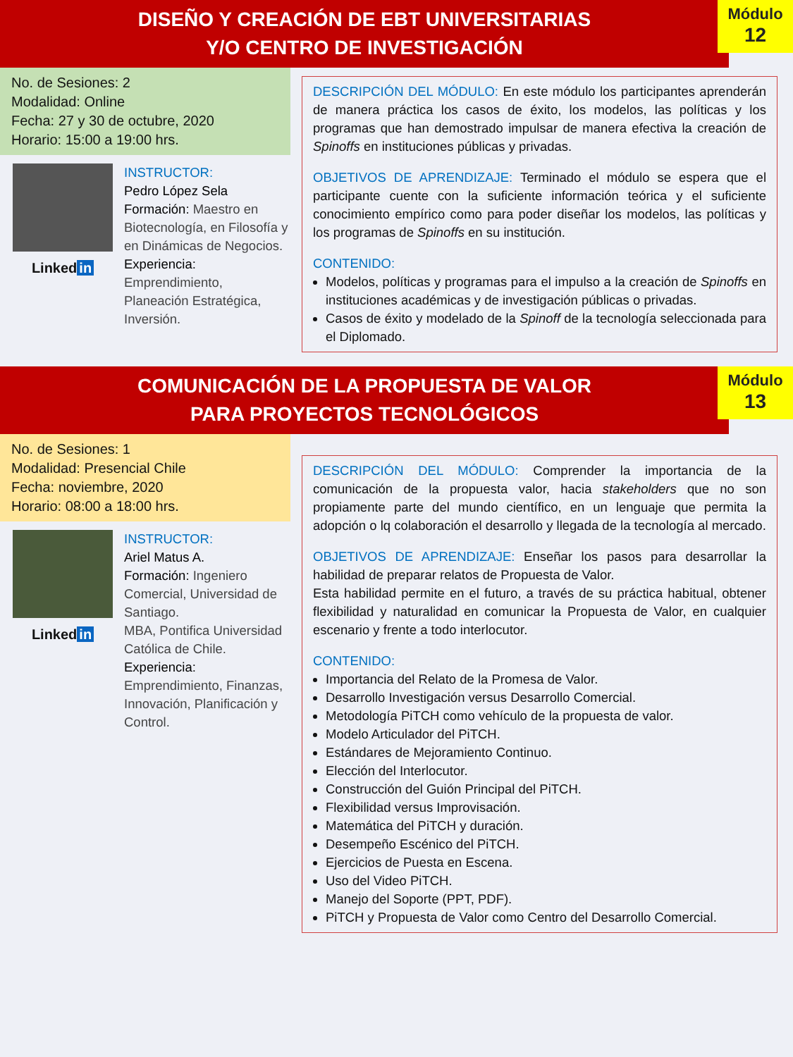DISEÑO Y CREACIÓN DE EBT UNIVERSITARIAS
Y/O CENTRO DE INVESTIGACIÓN
Módulo
12
No. de Sesiones: 2
Modalidad: Online
Fecha: 27 y 30 de octubre, 2020
Horario: 15:00 a 19:00 hrs.
Linked in
INSTRUCTOR:
Pedro López Sela
Formación: Maestro en Biotecnología, en Filosofía y en Dinámicas de Negocios.
Experiencia:
Emprendimiento, Planeación Estratégica, Inversión.
DESCRIPCIÓN DEL MÓDULO: En este módulo los participantes aprenderán de manera práctica los casos de éxito, los modelos, las políticas y los programas que han demostrado impulsar de manera efectiva la creación de Spinoffs en instituciones públicas y privadas.
OBJETIVOS DE APRENDIZAJE: Terminado el módulo se espera que el participante cuente con la suficiente información teórica y el suficiente conocimiento empírico como para poder diseñar los modelos, las políticas y los programas de Spinoffs en su institución.
CONTENIDO:
Modelos, políticas y programas para el impulso a la creación de Spinoffs en instituciones académicas y de investigación públicas o privadas.
Casos de éxito y modelado de la Spinoff de la tecnología seleccionada para el Diplomado.
COMUNICACIÓN DE LA PROPUESTA DE VALOR
PARA PROYECTOS TECNOLÓGICOS
Módulo
13
No. de Sesiones: 1
Modalidad: Presencial Chile
Fecha: noviembre, 2020
Horario: 08:00 a 18:00 hrs.
Linked in
INSTRUCTOR:
Ariel Matus A.
Formación: Ingeniero Comercial, Universidad de Santiago.
MBA, Pontifica Universidad Católica de Chile.
Experiencia:
Emprendimiento, Finanzas, Innovación, Planificación y Control.
DESCRIPCIÓN DEL MÓDULO: Comprender la importancia de la comunicación de la propuesta valor, hacia stakeholders que no son propiamente parte del mundo científico, en un lenguaje que permita la adopción o lq colaboración el desarrollo y llegada de la tecnología al mercado.
OBJETIVOS DE APRENDIZAJE: Enseñar los pasos para desarrollar la habilidad de preparar relatos de Propuesta de Valor.
Esta habilidad permite en el futuro, a través de su práctica habitual, obtener flexibilidad y naturalidad en comunicar la Propuesta de Valor, en cualquier escenario y frente a todo interlocutor.
CONTENIDO:
Importancia del Relato de la Promesa de Valor.
Desarrollo Investigación versus Desarrollo Comercial.
Metodología PiTCH como vehículo de la propuesta de valor.
Modelo Articulador del PiTCH.
Estándares de Mejoramiento Continuo.
Elección del Interlocutor.
Construcción del Guión Principal del PiTCH.
Flexibilidad versus Improvisación.
Matemática del PiTCH y duración.
Desempeño Escénico del PiTCH.
Ejercicios de Puesta en Escena.
Uso del Video PiTCH.
Manejo del Soporte (PPT, PDF).
PiTCH y Propuesta de Valor como Centro del Desarrollo Comercial.